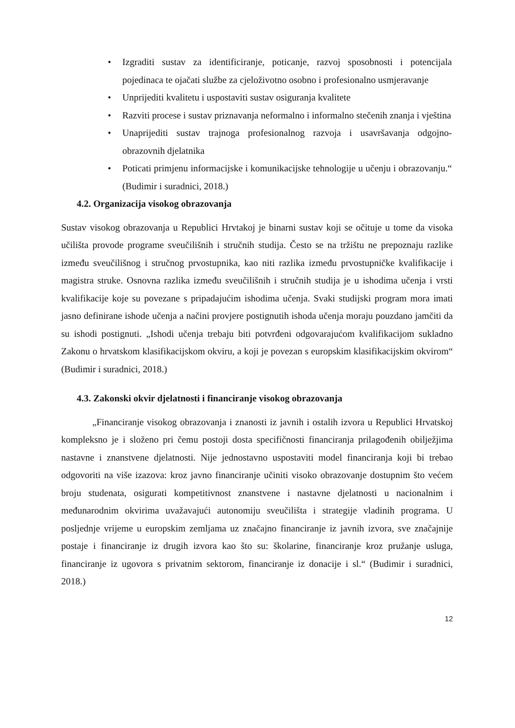• Izgraditi sustav za identificiranje, poticanje, razvoj sposobnosti i potencijala pojedinaca te ojačati službe za cjeloživotno osobno i profesionalno usmjeravanje
• Unprijediti kvalitetu i uspostaviti sustav osiguranja kvalitete
• Razviti procese i sustav priznavanja neformalno i informalno stečenih znanja i vještina
• Unaprijediti sustav trajnoga profesionalnog razvoja i usavršavanja odgojno-obrazovnih djelatnika
• Poticati primjenu informacijske i komunikacijske tehnologije u učenju i obrazovanju.“ (Budimir i suradnici, 2018.)
4.2. Organizacija visokog obrazovanja
Sustav visokog obrazovanja u Republici Hrvtakoj je binarni sustav koji se očituje u tome da visoka učilišta provode programe sveučilišnih i stručnih studija. Često se na tržištu ne prepoznaju razlike između sveučilišnog i stručnog prvostupnika, kao niti razlika između prvostupničke kvalifikacije i magistra struke. Osnovna razlika između sveučilišnih i stručnih studija je u ishodima učenja i vrsti kvalifikacije koje su povezane s pripadajućim ishodima učenja. Svaki studijski program mora imati jasno definirane ishode učenja a načini provjere postignutih ishoda učenja moraju pouzdano jamčiti da su ishodi postignuti. „Ishodi učenja trebaju biti potvrđeni odgovarajućom kvalifikacijom sukladno Zakonu o hrvatskom klasifikacijskom okviru, a koji je povezan s europskim klasifikacijskim okvirom“ (Budimir i suradnici, 2018.)
4.3. Zakonski okvir djelatnosti i financiranje visokog obrazovanja
„Financiranje visokog obrazovanja i znanosti iz javnih i ostalih izvora u Republici Hrvatskoj kompleksno je i složeno pri čemu postoji dosta specifičnosti financiranja prilagođenih obilježjima nastavne i znanstvene djelatnosti. Nije jednostavno uspostaviti model financiranja koji bi trebao odgovoriti na više izazova: kroz javno financiranje učiniti visoko obrazovanje dostupnim što većem broju studenata, osigurati kompetitivnost znanstvene i nastavne djelatnosti u nacionalnim i međunarodnim okvirima uvažavajući autonomiju sveučilišta i strategije vladinih programa. U posljednje vrijeme u europskim zemljama uz značajno financiranje iz javnih izvora, sve značajnije postaje i financiranje iz drugih izvora kao što su: školarine, financiranje kroz pružanje usluga, financiranje iz ugovora s privatnim sektorom, financiranje iz donacije i sl.“ (Budimir i suradnici, 2018.)
12